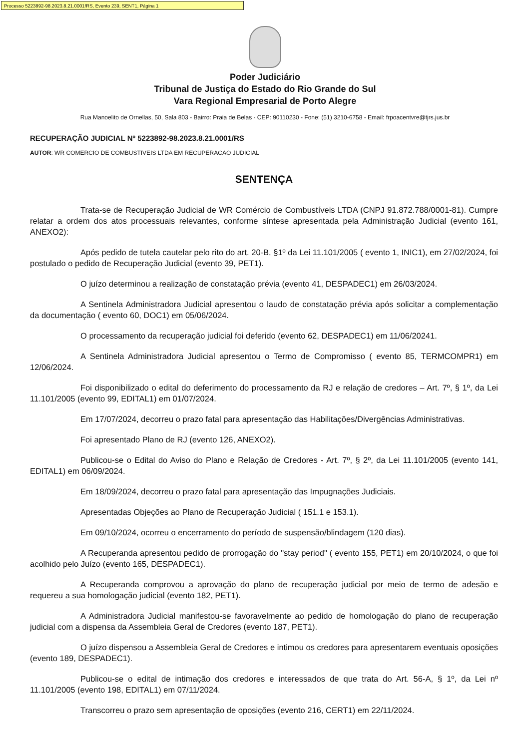Processo 5223892-98.2023.8.21.0001/RS, Evento 239, SENT1, Página 1
Poder Judiciário
Tribunal de Justiça do Estado do Rio Grande do Sul
Vara Regional Empresarial de Porto Alegre
Rua Manoelito de Ornellas, 50, Sala 803 - Bairro: Praia de Belas - CEP: 90110230 - Fone: (51) 3210-6758 - Email: frpoacentvre@tjrs.jus.br
RECUPERAÇÃO JUDICIAL Nº 5223892-98.2023.8.21.0001/RS
AUTOR: WR COMERCIO DE COMBUSTIVEIS LTDA EM RECUPERACAO JUDICIAL
SENTENÇA
Trata-se de Recuperação Judicial de WR Comércio de Combustíveis LTDA (CNPJ 91.872.788/0001-81). Cumpre relatar a ordem dos atos processuais relevantes, conforme síntese apresentada pela Administração Judicial (evento 161, ANEXO2):
Após pedido de tutela cautelar pelo rito do art. 20-B, §1º da Lei 11.101/2005 ( evento 1, INIC1), em 27/02/2024, foi postulado o pedido de Recuperação Judicial (evento 39, PET1).
O juízo determinou a realização de constatação prévia (evento 41, DESPADEC1) em 26/03/2024.
A Sentinela Administradora Judicial apresentou o laudo de constatação prévia após solicitar a complementação da documentação ( evento 60, DOC1) em 05/06/2024.
O processamento da recuperação judicial foi deferido (evento 62, DESPADEC1) em 11/06/20241.
A Sentinela Administradora Judicial apresentou o Termo de Compromisso ( evento 85, TERMCOMPR1) em 12/06/2024.
Foi disponibilizado o edital do deferimento do processamento da RJ e relação de credores – Art. 7º, § 1º, da Lei 11.101/2005 (evento 99, EDITAL1) em 01/07/2024.
Em 17/07/2024, decorreu o prazo fatal para apresentação das Habilitações/Divergências Administrativas.
Foi apresentado Plano de RJ (evento 126, ANEXO2).
Publicou-se o Edital do Aviso do Plano e Relação de Credores - Art. 7º, § 2º, da Lei 11.101/2005 (evento 141, EDITAL1) em 06/09/2024.
Em 18/09/2024, decorreu o prazo fatal para apresentação das Impugnações Judiciais.
Apresentadas Objeções ao Plano de Recuperação Judicial ( 151.1 e 153.1).
Em 09/10/2024, ocorreu o encerramento do período de suspensão/blindagem (120 dias).
A Recuperanda apresentou pedido de prorrogação do "stay period" ( evento 155, PET1) em 20/10/2024, o que foi acolhido pelo Juízo (evento 165, DESPADEC1).
A Recuperanda comprovou a aprovação do plano de recuperação judicial por meio de termo de adesão e requereu a sua homologação judicial (evento 182, PET1).
A Administradora Judicial manifestou-se favoravelmente ao pedido de homologação do plano de recuperação judicial com a dispensa da Assembleia Geral de Credores (evento 187, PET1).
O juízo dispensou a Assembleia Geral de Credores e intimou os credores para apresentarem eventuais oposições (evento 189, DESPADEC1).
Publicou-se o edital de intimação dos credores e interessados de que trata do Art. 56-A, § 1º, da Lei nº 11.101/2005 (evento 198, EDITAL1) em 07/11/2024.
Transcorreu o prazo sem apresentação de oposições (evento 216, CERT1) em 22/11/2024.